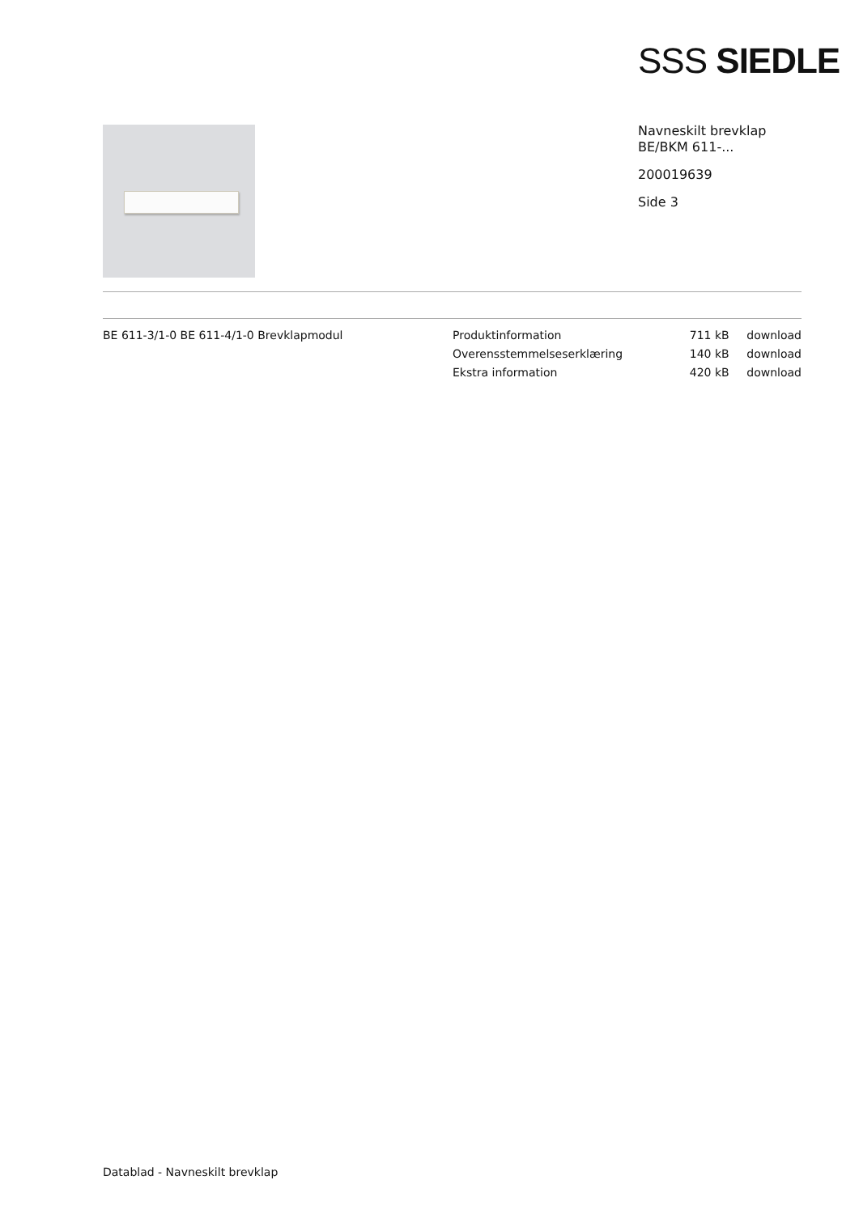SSS SIEDLE
Navneskilt brevklap
BE/BKM 611-...
200019639
Side 3
BE 611-3/1-0 BE 611-4/1-0 Brevklapmodul
| Produktinformation | 711 kB | download |
| Overensstemmelseserklæring | 140 kB | download |
| Ekstra information | 420 kB | download |
Datablad - Navneskilt brevklap